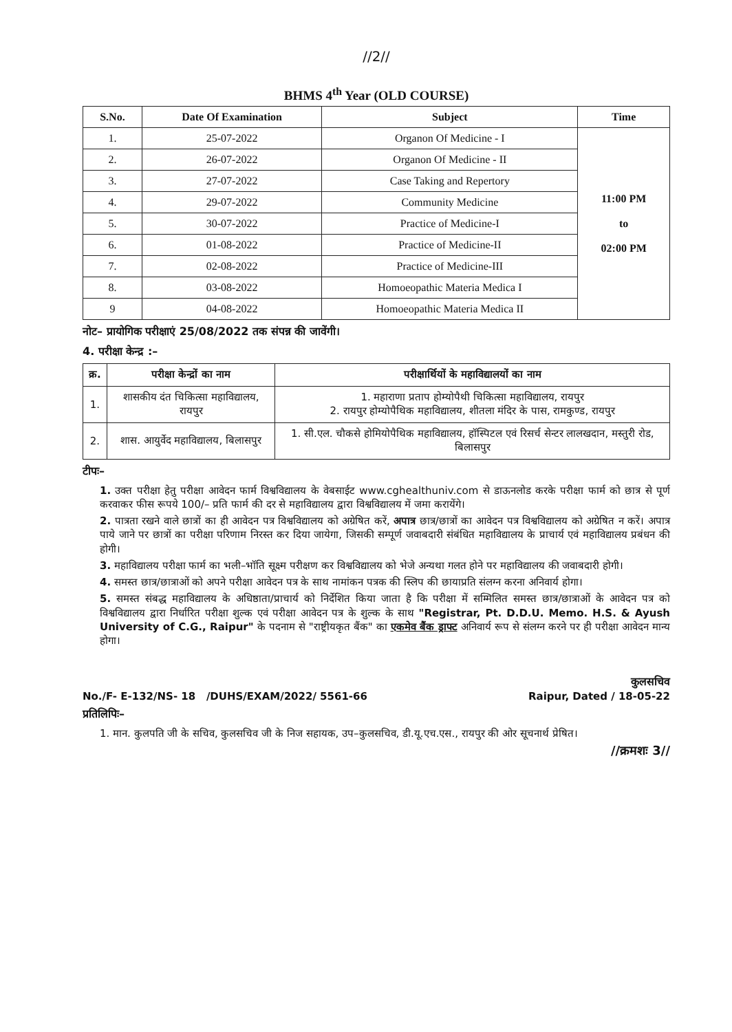//2//
BHMS 4<sup>th</sup> Year (OLD COURSE)
| S.No. | Date Of Examination | Subject | Time |
| --- | --- | --- | --- |
| 1. | 25-07-2022 | Organon Of Medicine - I | 11:00 PM to 02:00 PM |
| 2. | 26-07-2022 | Organon Of Medicine - II | |
| 3. | 27-07-2022 | Case Taking and Repertory | |
| 4. | 29-07-2022 | Community Medicine | |
| 5. | 30-07-2022 | Practice of Medicine-I | |
| 6. | 01-08-2022 | Practice of Medicine-II | |
| 7. | 02-08-2022 | Practice of Medicine-III | |
| 8. | 03-08-2022 | Homoeopathic Materia Medica I | |
| 9 | 04-08-2022 | Homoeopathic Materia Medica II | |
नोट– प्रायोगिक परीक्षाएं 25/08/2022 तक संपन्न की जावेंगी।
4. परीक्षा केन्द्र :–
| क्र. | परीक्षा केन्द्रों का नाम | परीक्षार्थियों के महाविद्यालयों का नाम |
| --- | --- | --- |
| 1. | शासकीय दंत चिकित्सा महाविद्यालय, रायपुर | 1. महाराणा प्रताप होम्योपैथी चिकित्सा महाविद्यालय, रायपुर 2. रायपुर होम्योपैथिक महाविद्यालय, शीतला मंदिर के पास, रामकुण्ड, रायपुर |
| 2. | शास. आयुर्वेद महाविद्यालय, बिलासपुर | 1. सी.एल. चौकसे होमियोपैथिक महाविद्यालय, हॉस्पिटल एवं रिसर्च सेन्टर लालखदान, मस्तुरी रोड, बिलासपुर |
टीपः–
1. उक्त परीक्षा हेतु परीक्षा आवेदन फार्म विश्वविद्यालय के वेबसाईट www.cghealthuniv.com से डाऊनलोड करके परीक्षा फार्म को छात्र से पूर्ण करवाकर फीस रूपये 100/– प्रति फार्म की दर से महाविद्यालय द्वारा विश्वविद्यालय में जमा करायेंगे।
2. पात्रता रखने वाले छात्रों का ही आवेदन पत्र विश्वविद्यालय को अग्रेषित करें, अपात्र छात्र/छात्रों का आवेदन पत्र विश्वविद्यालय को अग्रेषित न करें। अपात्र पाये जाने पर छात्रों का परीक्षा परिणाम निरस्त कर दिया जायेगा, जिसकी सम्पूर्ण जवाबदारी संबंधित महाविद्यालय के प्राचार्य एवं महाविद्यालय प्रबंधन की होगी।
3. महाविद्यालय परीक्षा फार्म का भली–भॉति सूक्ष्म परीक्षण कर विश्वविद्यालय को भेजे अन्यथा गलत होने पर महाविद्यालय की जवाबदारी होगी।
4. समस्त छात्र/छात्राओं को अपने परीक्षा आवेदन पत्र के साथ नामांकन पत्रक की स्लिप की छायाप्रति संलग्न करना अनिवार्य होगा।
5. समस्त संबद्ध महाविद्यालय के अधिष्ठाता/प्राचार्य को निर्देशित किया जाता है कि परीक्षा में सम्मिलित समस्त छात्र/छात्राओं के आवेदन पत्र को विश्वविद्यालय द्वारा निर्धारित परीक्षा शुल्क एवं परीक्षा आवेदन पत्र के शुल्क के साथ "Registrar, Pt. D.D.U. Memo. H.S. & Ayush University of C.G., Raipur" के पदनाम से "राष्ट्रीयकृत बैंक" का एकमेव बैंक ड्राफ्ट अनिवार्य रूप से संलग्न करने पर ही परीक्षा आवेदन मान्य होगा।
कुलसचिव
No./F- E-132/NS- 18 /DUHS/EXAM/2022/ 5561-66 Raipur, Dated / 18-05-22
प्रतिलिपिः–
1. मान. कुलपति जी के सचिव, कुलसचिव जी के निज सहायक, उप–कुलसचिव, डी.यू.एच.एस., रायपुर की ओर सूचनार्थ प्रेषित।
//क्रमशः 3//